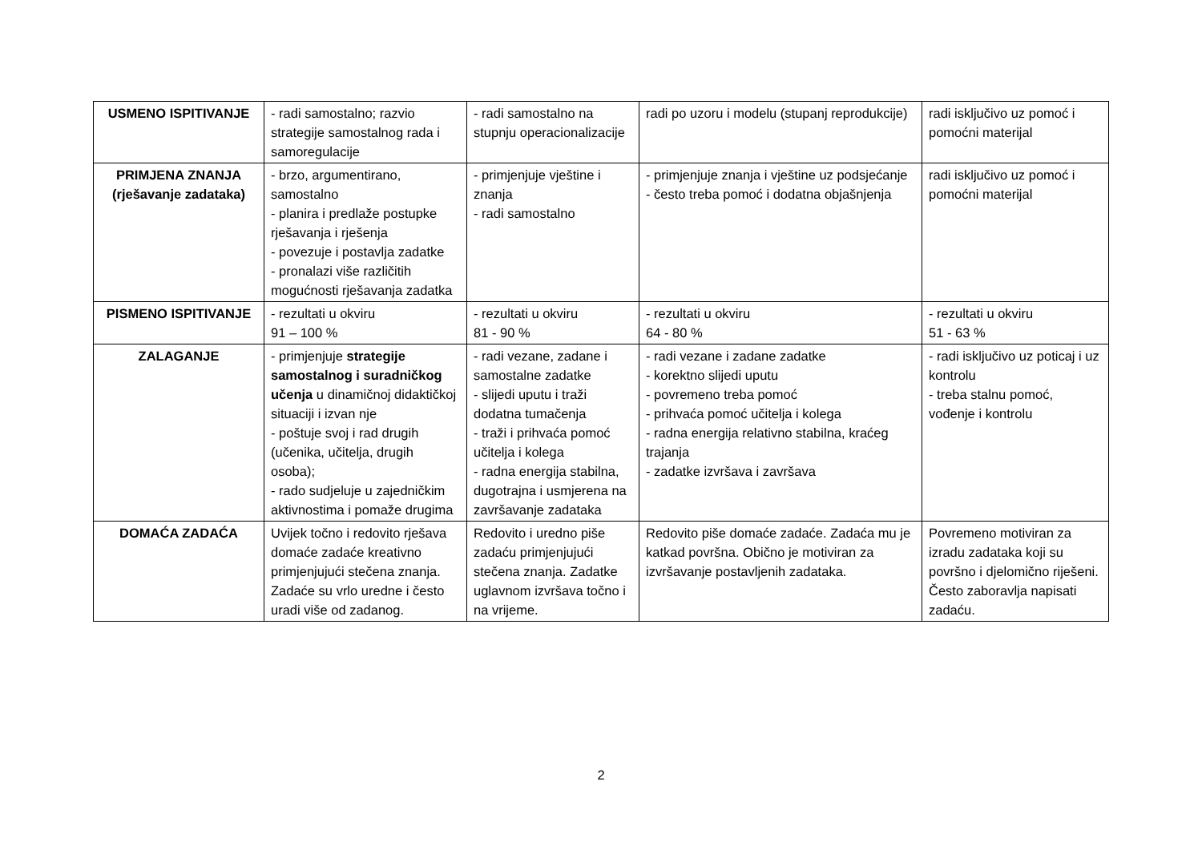| USMENO ISPITIVANJE | - radi samostalno; razvio strategije samostalnog rada i samoregulacije | - radi samostalno na stupnju operacionalizacije | radi po uzoru i modelu (stupanj reprodukcije) | radi isključivo uz pomoć i pomoćni materijal |
| PRIMJENA ZNANJA (rješavanje zadataka) | - brzo, argumentirano, samostalno - planira i predlaže postupke rješavanja i rješenja - povezuje i postavlja zadatke - pronalazi više različitih mogućnosti rješavanja zadatka | - primjenjuje vještine i znanja - radi samostalno | - primjenjuje znanja i vještine uz podsjećanje - često treba pomoć i dodatna objašnjenja | radi isključivo uz pomoć i pomoćni materijal |
| PISMENO ISPITIVANJE | - rezultati u okviru 91 – 100 % | - rezultati u okviru 81 - 90 % | - rezultati u okviru 64 - 80 % | - rezultati u okviru 51 - 63 % |
| ZALAGANJE | - primjenjuje strategije samostalnog i suradničkog učenja u dinamičnoj didaktičkoj situaciji i izvan nje - poštuje svoj i rad drugih (učenika, učitelja, drugih osoba); - rado sudjeluje u zajedničkim aktivnostima i pomaže drugima | - radi vezane, zadane i samostalne zadatke - slijedi uputu i traži dodatna tumačenja - traži i prihvaća pomoć učitelja i kolega - radna energija stabilna, dugotrajna i usmjerena na završavanje zadataka | - radi vezane i zadane zadatke - korektno slijedi uputu - povremeno treba pomoć - prihvaća pomoć učitelja i kolega - radna energija relativno stabilna, kraćeg trajanja - zadatke izvršava i završava | - radi isključivo uz poticaj i uz kontrolu - treba stalnu pomoć, vođenje i kontrolu |
| DOMAĆA ZADAĆA | Uvijek točno i redovito rješava domaće zadaće kreativno primjenjujući stečena znanja. Zadaće su vrlo uredne i često uradi više od zadanog. | Redovito i uredno piše zadaću primjenjujući stečena znanja. Zadatke uglavnom izvršava točno i na vrijeme. | Redovito piše domaće zadaće. Zadaća mu je katkad površna. Obično je motiviran za izvršavanje postavljenih zadataka. | Povremeno motiviran za izradu zadataka koji su površno i djelomično riješeni. Često zaboravlja napisati zadaću. |
2